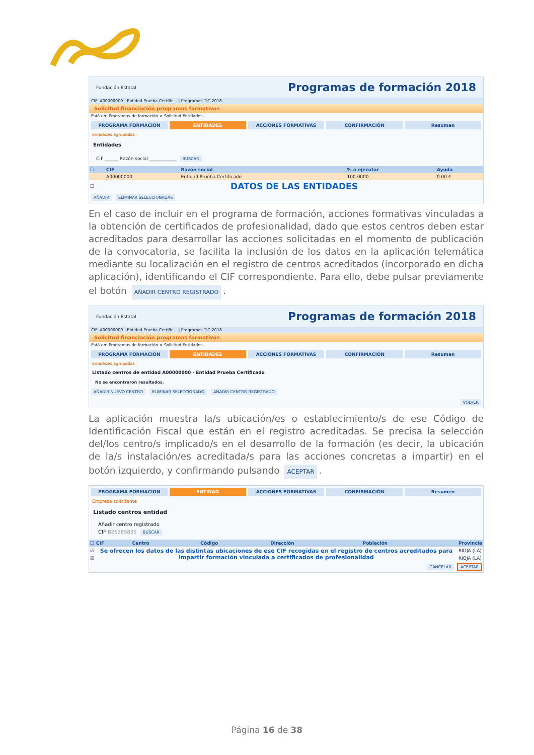Fundación Estatal Programas de formación 2018
CIF: A00000000 | Entidad Prueba Certific... | Programas TIC 2018
Solicitud financiación programas formativos
Está en: Programas de formación > Solicitud Entidades
PROGRAMA FORMACION ENTIDADES ACCIONES FORMATIVAS CONFIRMACIÓN Resumen
Entidades agrupadas
Entidades
CIF ______ Razón social ____________ BUSCAR
| ☐ | CIF | Razón social | % a ejecutar | Ayuda |
| --- | --- | --- | --- | --- |
| | A00000000 | Entidad Prueba Certificado | 100.0000 | 0.00 € |
| ☐ | DATOS DE LAS ENTIDADES | | | |
AÑADIR ELIMINAR SELECCIONADAS
En el caso de incluir en el programa de formación, acciones formativas vinculadas a la obtención de certificados de profesionalidad, dado que estos centros deben estar acreditados para desarrollar las acciones solicitadas en el momento de publicación de la convocatoria, se facilita la inclusión de los datos en la aplicación telemática mediante su localización en el registro de centros acreditados (incorporado en dicha aplicación), identificando el CIF correspondiente. Para ello, debe pulsar previamente el botón AÑADIR CENTRO REGISTRADO.
Fundación Estatal Programas de formación 2018
CIF: A00000000 | Entidad Prueba Certific... | Programas TIC 2018
Solicitud financiación programas formativos
Está en: Programas de formación > Solicitud Entidades
PROGRAMA FORMACION ENTIDADES ACCIONES FORMATIVAS CONFIRMACIÓN Resumen
Entidades agrupadas
Listado centros de entidad A00000000 - Entidad Prueba Certificado
No se encontraron resultados.
AÑADIR NUEVO CENTRO ELIMINAR SELECCIONADO AÑADIR CENTRO REGISTRADO
VOLVER
La aplicación muestra la/s ubicación/es o establecimiento/s de ese Código de Identificación Fiscal que están en el registro acreditadas. Se precisa la selección del/los centro/s implicado/s en el desarrollo de la formación (es decir, la ubicación de la/s instalación/es acreditada/s para las acciones concretas a impartir) en el botón izquierdo, y confirmando pulsando ACEPTAR.
PROGRAMA FORMACION ENTIDAD ACCIONES FORMATIVAS CONFIRMACIÓN Resumen
Empresa solicitante
Listado centros entidad
Añadir centro registrado
CIF B26265835 BUSCAR
| ☐ | CIF | Centro | Código | Dirección | Población | Provincia |
| --- | --- | --- | --- | --- | --- | --- |
| ☑ | Se ofrecen los datos de las distintas ubicaciones de ese CIF recogidas en el registro de centros acreditados para impartir formación vinculada a certificados de profesionalidad | | | | | RIOJA (LA) |
| ☑ | | | | | | RIOJA (LA) |
CANCELAR ACEPTAR
Página 16 de 38